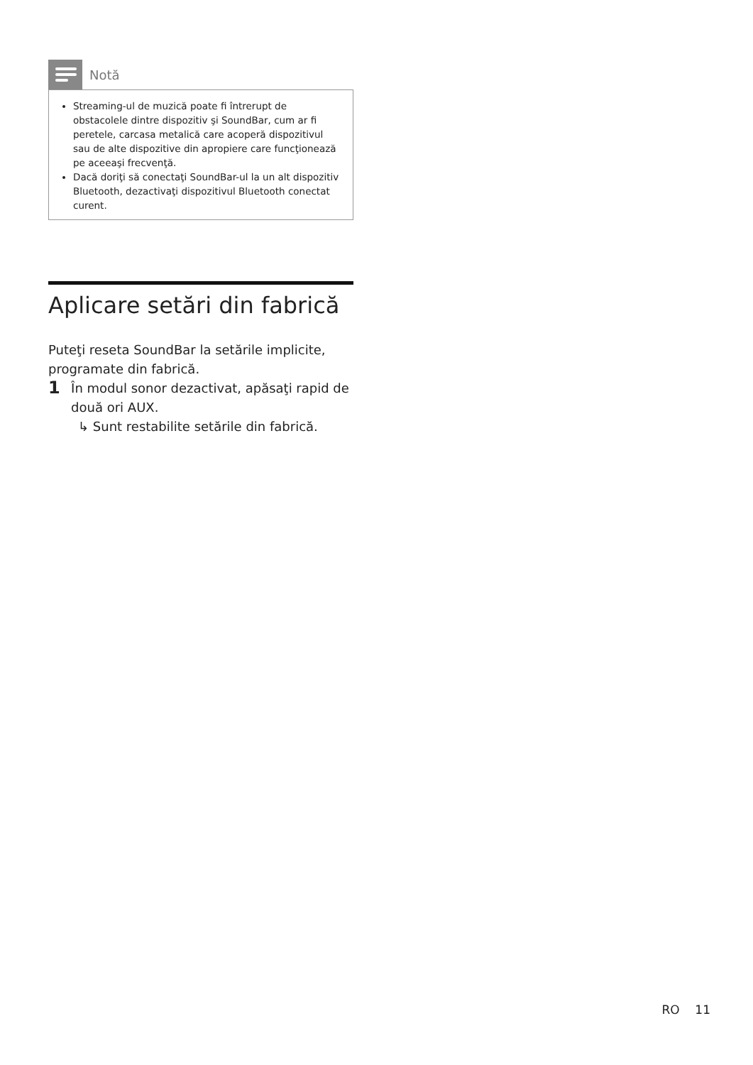Notă
Streaming-ul de muzică poate fi întrerupt de obstacolele dintre dispozitiv şi SoundBar, cum ar fi peretele, carcasa metalică care acoperă dispozitivul sau de alte dispozitive din apropiere care funcţionează pe aceeaşi frecvenţă.
Dacă doriţi să conectaţi SoundBar-ul la un alt dispozitiv Bluetooth, dezactivaţi dispozitivul Bluetooth conectat curent.
Aplicare setări din fabrică
Puteţi reseta SoundBar la setările implicite, programate din fabrică.
1 În modul sonor dezactivat, apăsaţi rapid de două ori AUX.
↳ Sunt restabilite setările din fabrică.
RO 11